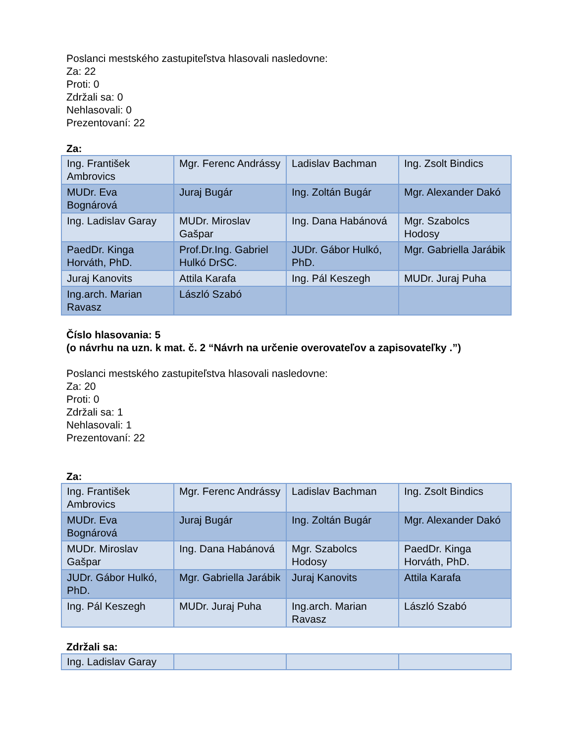Poslanci mestského zastupiteľstva hlasovali nasledovne:
Za: 22
Proti: 0
Zdržali sa: 0
Nehlasovali: 0
Prezentovaní: 22
Za:
| Ing. František Ambrovics | Mgr. Ferenc Andrássy | Ladislav Bachman | Ing. Zsolt Bindics |
| MUDr. Eva Bognárová | Juraj Bugár | Ing. Zoltán Bugár | Mgr. Alexander Dakó |
| Ing. Ladislav Garay | MUDr. Miroslav Gašpar | Ing. Dana Habánová | Mgr. Szabolcs Hodosy |
| PaedDr. Kinga Horváth, PhD. | Prof.Dr.Ing. Gabriel Hulkó DrSC. | JUDr. Gábor Hulkó, PhD. | Mgr. Gabriella Jarábik |
| Juraj Kanovits | Attila Karafa | Ing. Pál Keszegh | MUDr. Juraj Puha |
| Ing.arch. Marian Ravasz | László Szabó | | |
Číslo hlasovania: 5
(o návrhu na uzn. k mat. č. 2 “Návrh na určenie overovateľov a zapisovateľky .”)
Poslanci mestského zastupiteľstva hlasovali nasledovne:
Za: 20
Proti: 0
Zdržali sa: 1
Nehlasovali: 1
Prezentovaní: 22
Za:
| Ing. František Ambrovics | Mgr. Ferenc Andrássy | Ladislav Bachman | Ing. Zsolt Bindics |
| MUDr. Eva Bognárová | Juraj Bugár | Ing. Zoltán Bugár | Mgr. Alexander Dakó |
| MUDr. Miroslav Gašpar | Ing. Dana Habánová | Mgr. Szabolcs Hodosy | PaedDr. Kinga Horváth, PhD. |
| JUDr. Gábor Hulkó, PhD. | Mgr. Gabriella Jarábik | Juraj Kanovits | Attila Karafa |
| Ing. Pál Keszegh | MUDr. Juraj Puha | Ing.arch. Marian Ravasz | László Szabó |
Zdržali sa:
| Ing. Ladislav Garay | | | |